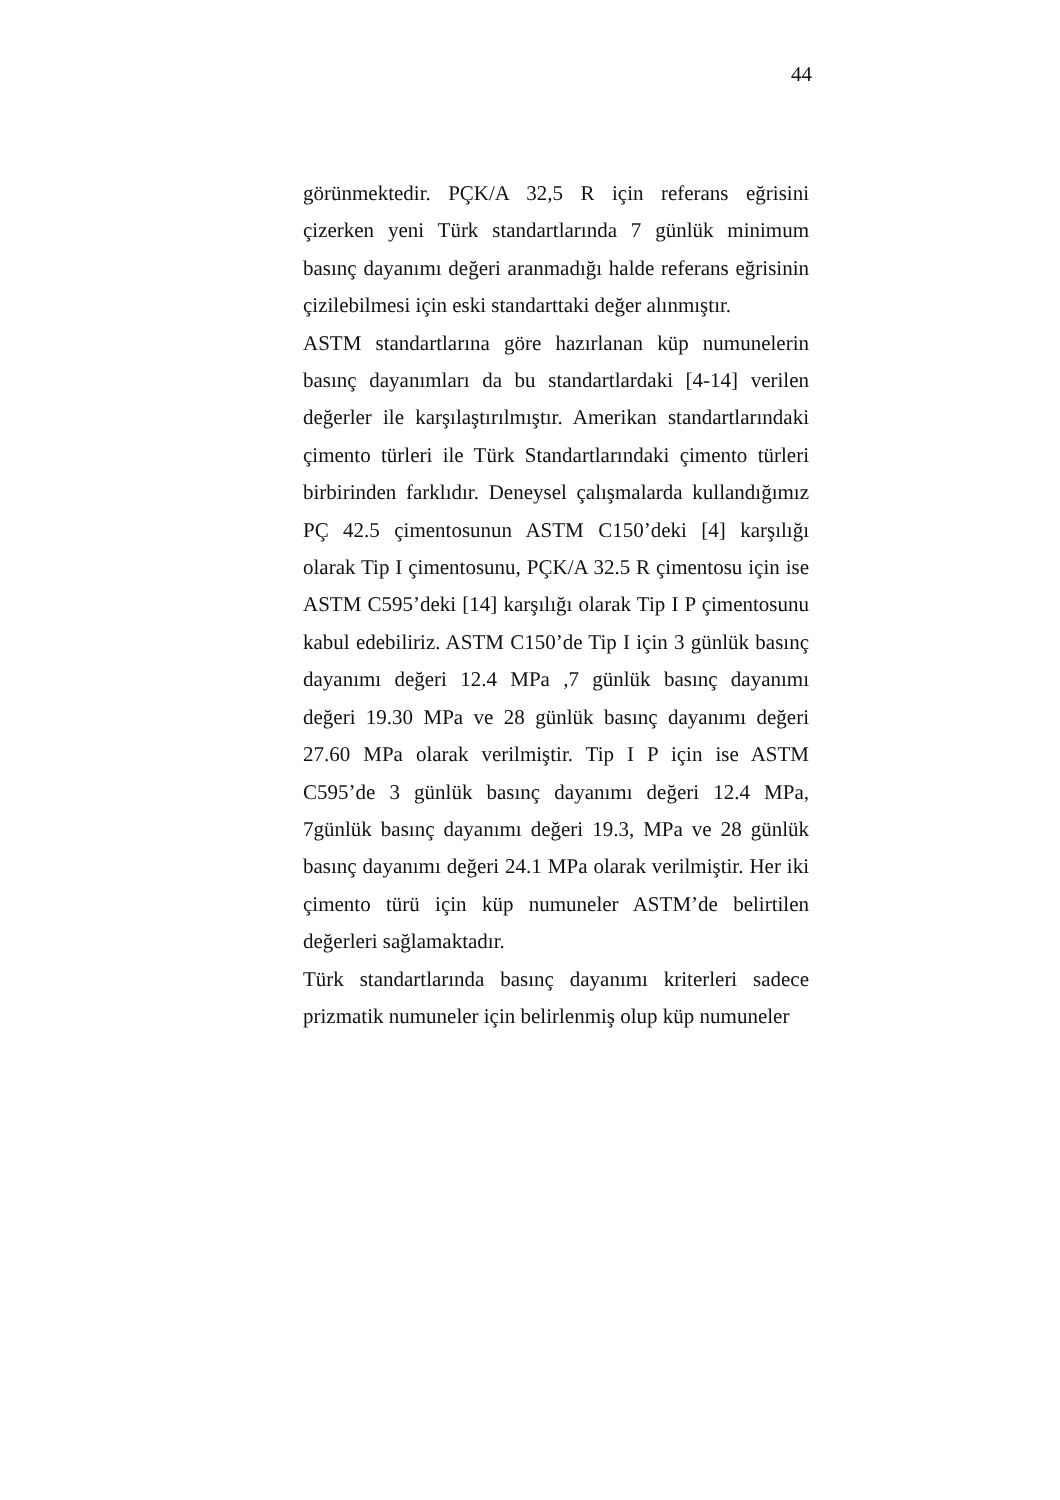44
görünmektedir. PÇK/A 32,5 R için referans eğrisini çizerken yeni Türk standartlarında 7 günlük minimum basınç dayanımı değeri aranmadığı halde referans eğrisinin çizilebilmesi için eski standarttaki değer alınmıştır.
ASTM standartlarına göre hazırlanan küp numunelerin basınç dayanımları da bu standartlardaki [4-14] verilen değerler ile karşılaştırılmıştır. Amerikan standartlarındaki çimento türleri ile Türk Standartlarındaki çimento türleri birbirinden farklıdır. Deneysel çalışmalarda kullandığımız PÇ 42.5 çimentosunun ASTM C150’deki [4] karşılığı olarak Tip I çimentosunu, PÇK/A 32.5 R çimentosu için ise ASTM C595’deki [14] karşılığı olarak Tip I P çimentosunu kabul edebiliriz. ASTM C150’de Tip I için 3 günlük basınç dayanımı değeri 12.4 MPa ,7 günlük basınç dayanımı değeri 19.30 MPa ve 28 günlük basınç dayanımı değeri 27.60 MPa olarak verilmiştir. Tip I P için ise ASTM C595’de 3 günlük basınç dayanımı değeri 12.4 MPa, 7günlük basınç dayanımı değeri 19.3, MPa ve 28 günlük basınç dayanımı değeri 24.1 MPa olarak verilmiştir. Her iki çimento türü için küp numuneler ASTM’de belirtilen değerleri sağlamaktadır.
Türk standartlarında basınç dayanımı kriterleri sadece prizmatik numuneler için belirlenmiş olup küp numuneler